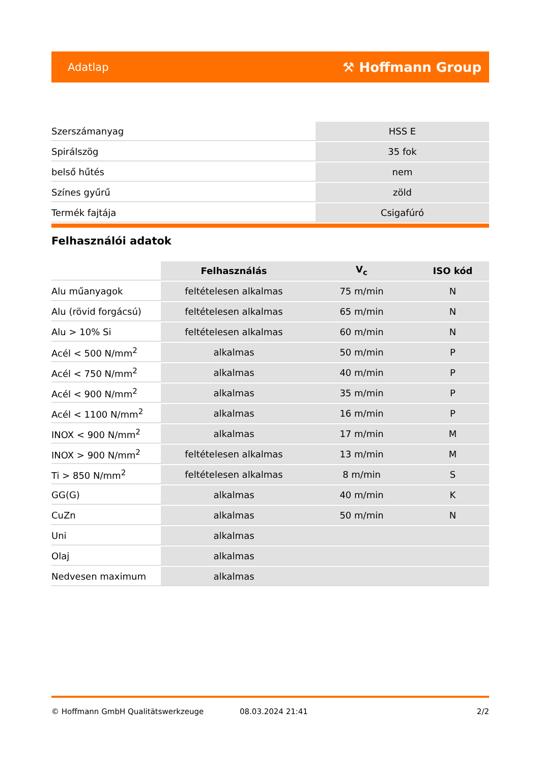Adatlap ⚒ Hoffmann Group
| Szerszámanyag | HSS E |
| Spirálszög | 35 fok |
| belső hűtés | nem |
| Színes gyűrű | zöld |
| Termék fajtája | Csigafúró |
Felhasználói adatok
| | Felhasználás | V<sub>c</sub> | ISO kód |
| Alu műanyagok | feltételesen alkalmas | 75 m/min | N |
| Alu (rövid forgácsú) | feltételesen alkalmas | 65 m/min | N |
| Alu > 10% Si | feltételesen alkalmas | 60 m/min | N |
| Acél < 500 N/mm<sup>2</sup> | alkalmas | 50 m/min | P |
| Acél < 750 N/mm<sup>2</sup> | alkalmas | 40 m/min | P |
| Acél < 900 N/mm<sup>2</sup> | alkalmas | 35 m/min | P |
| Acél < 1100 N/mm<sup>2</sup> | alkalmas | 16 m/min | P |
| INOX < 900 N/mm<sup>2</sup> | alkalmas | 17 m/min | M |
| INOX > 900 N/mm<sup>2</sup> | feltételesen alkalmas | 13 m/min | M |
| Ti > 850 N/mm<sup>2</sup> | feltételesen alkalmas | 8 m/min | S |
| GG(G) | alkalmas | 40 m/min | K |
| CuZn | alkalmas | 50 m/min | N |
| Uni | alkalmas | | |
| Olaj | alkalmas | | |
| Nedvesen maximum | alkalmas | | |
© Hoffmann GmbH Qualitätswerkzeuge 08.03.2024 21:41 2/2